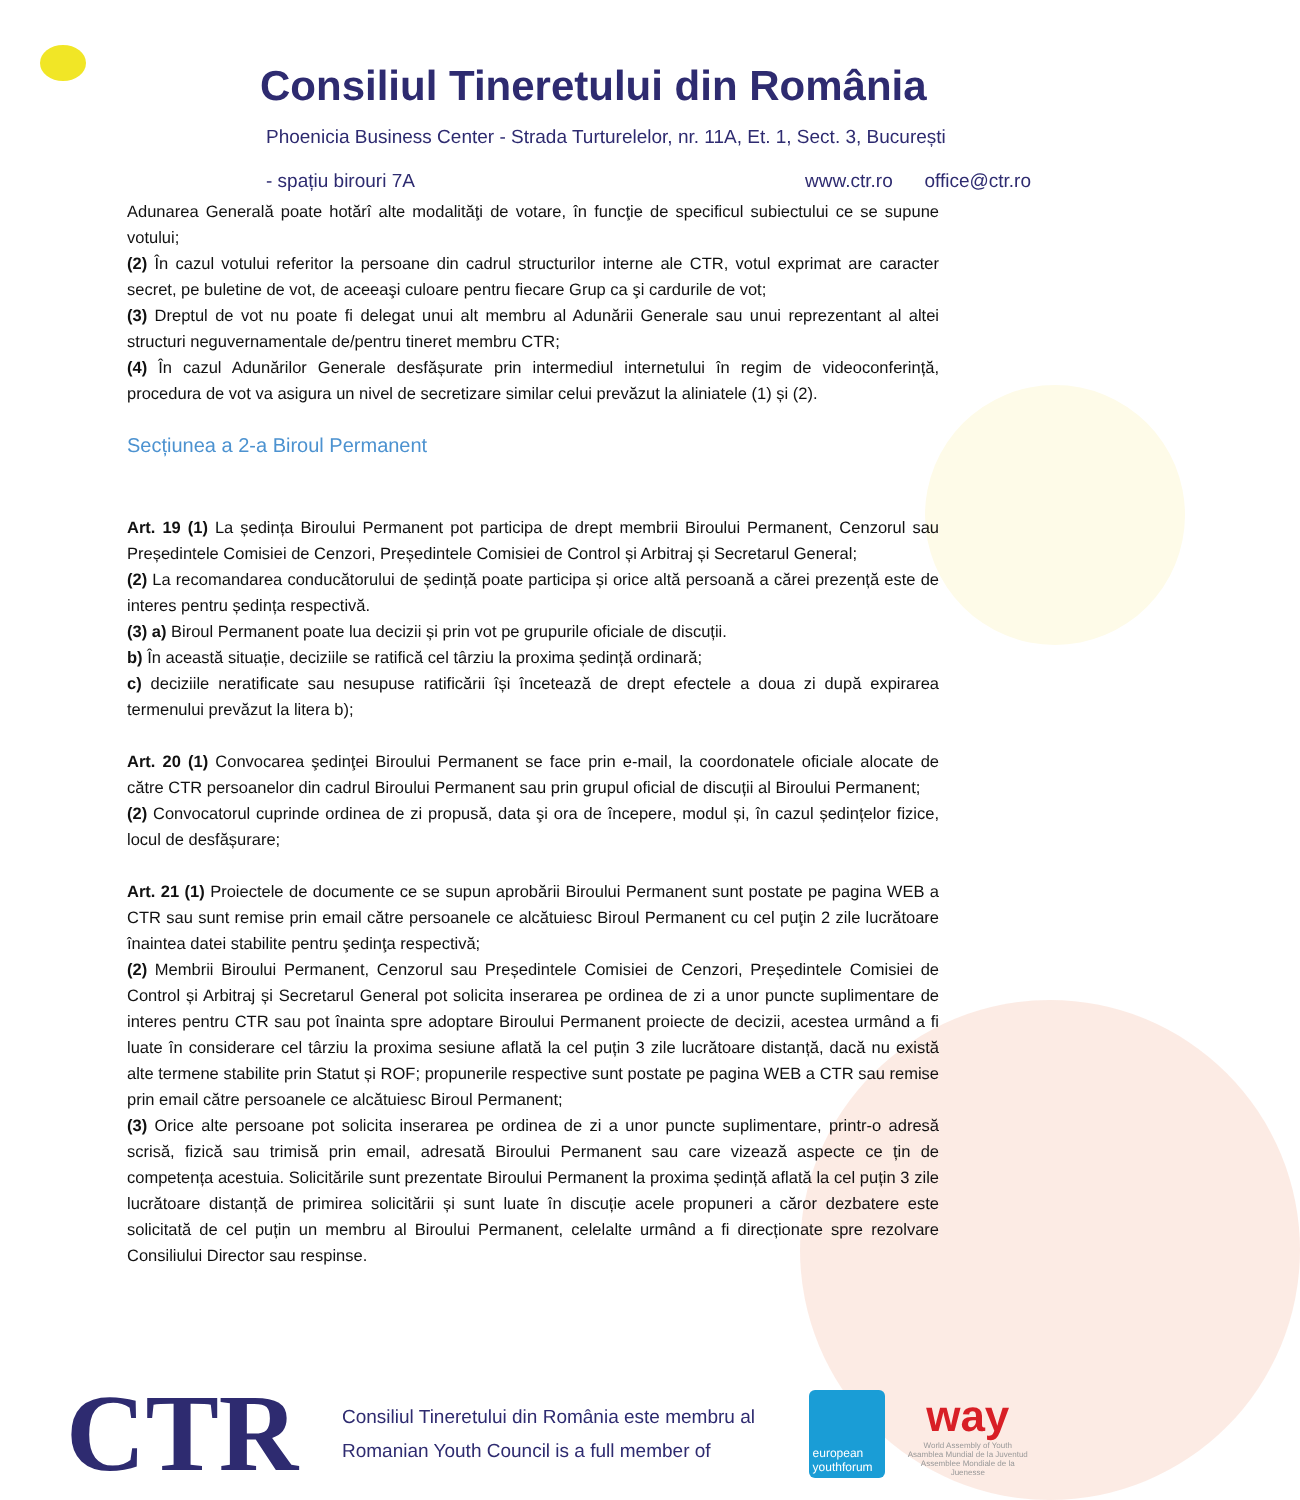Consiliul Tineretului din România
Phoenicia Business Center - Strada Turturelelor, nr. 11A, Et. 1, Sect. 3, București
- spațiu birouri 7A www.ctr.ro office@ctr.ro
Adunarea Generală poate hotărî alte modalităţi de votare, în funcţie de specificul subiectului ce se supune votului;
(2) În cazul votului referitor la persoane din cadrul structurilor interne ale CTR, votul exprimat are caracter secret, pe buletine de vot, de aceeaşi culoare pentru fiecare Grup ca şi cardurile de vot;
(3) Dreptul de vot nu poate fi delegat unui alt membru al Adunării Generale sau unui reprezentant al altei structuri neguvernamentale de/pentru tineret membru CTR;
(4) În cazul Adunărilor Generale desfășurate prin intermediul internetului în regim de videoconferință, procedura de vot va asigura un nivel de secretizare similar celui prevăzut la aliniatele (1) și (2).
Secțiunea a 2-a Biroul Permanent
Art. 19 (1) La ședința Biroului Permanent pot participa de drept membrii Biroului Permanent, Cenzorul sau Președintele Comisiei de Cenzori, Președintele Comisiei de Control și Arbitraj și Secretarul General;
(2) La recomandarea conducătorului de ședință poate participa și orice altă persoană a cărei prezență este de interes pentru ședința respectivă.
(3) a) Biroul Permanent poate lua decizii și prin vot pe grupurile oficiale de discuții.
b) În această situație, deciziile se ratifică cel târziu la proxima ședință ordinară;
c) deciziile neratificate sau nesupuse ratificării își încetează de drept efectele a doua zi după expirarea termenului prevăzut la litera b);
Art. 20 (1) Convocarea şedinţei Biroului Permanent se face prin e-mail, la coordonatele oficiale alocate de către CTR persoanelor din cadrul Biroului Permanent sau prin grupul oficial de discuții al Biroului Permanent;
(2) Convocatorul cuprinde ordinea de zi propusă, data şi ora de începere, modul și, în cazul ședințelor fizice, locul de desfășurare;
Art. 21 (1) Proiectele de documente ce se supun aprobării Biroului Permanent sunt postate pe pagina WEB a CTR sau sunt remise prin email către persoanele ce alcătuiesc Biroul Permanent cu cel puţin 2 zile lucrătoare înaintea datei stabilite pentru şedinţa respectivă;
(2) Membrii Biroului Permanent, Cenzorul sau Președintele Comisiei de Cenzori, Președintele Comisiei de Control și Arbitraj și Secretarul General pot solicita inserarea pe ordinea de zi a unor puncte suplimentare de interes pentru CTR sau pot înainta spre adoptare Biroului Permanent proiecte de decizii, acestea urmând a fi luate în considerare cel târziu la proxima sesiune aflată la cel puțin 3 zile lucrătoare distanță, dacă nu există alte termene stabilite prin Statut și ROF; propunerile respective sunt postate pe pagina WEB a CTR sau remise prin email către persoanele ce alcătuiesc Biroul Permanent;
(3) Orice alte persoane pot solicita inserarea pe ordinea de zi a unor puncte suplimentare, printr-o adresă scrisă, fizică sau trimisă prin email, adresată Biroului Permanent sau care vizează aspecte ce țin de competența acestuia. Solicitările sunt prezentate Biroului Permanent la proxima ședință aflată la cel puțin 3 zile lucrătoare distanță de primirea solicitării și sunt luate în discuție acele propuneri a căror dezbatere este solicitată de cel puțin un membru al Biroului Permanent, celelalte urmând a fi direcționate spre rezolvare Consiliului Director sau respinse.
CTR
Consiliul Tineretului din România este membru al
Romanian Youth Council is a full member of
european youthforum
way
World Assembly of Youth
Asamblea Mundial de la Juventud
Assemblee Mondiale de la Juenesse